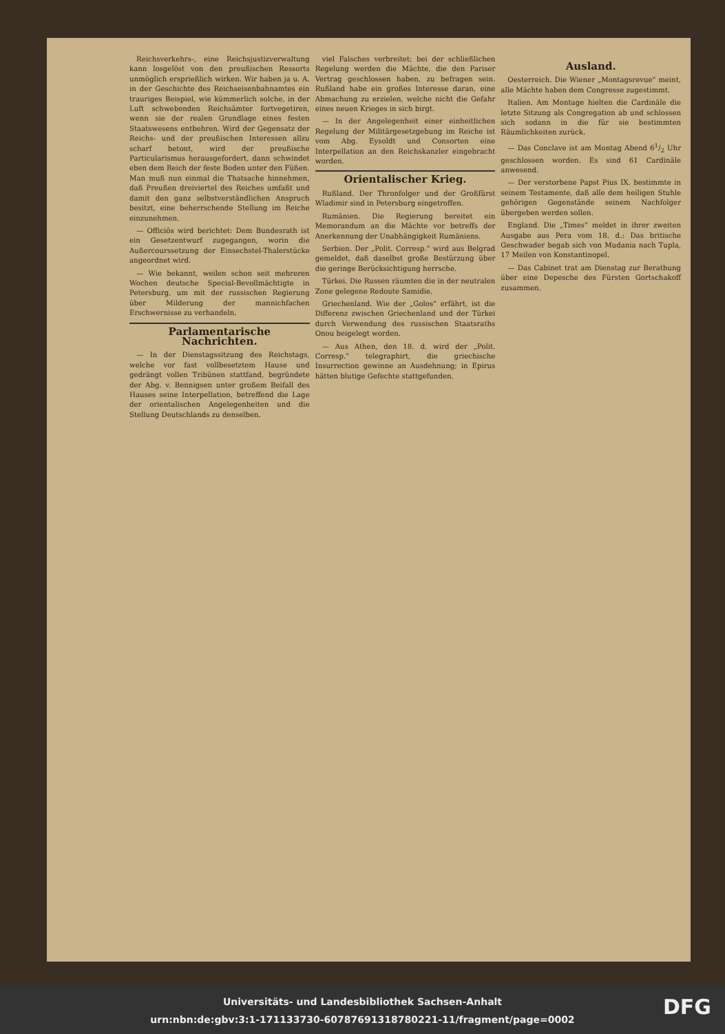Reichsverkehrs-, eine Reichsjustizverwaltung kann losgelöst von den preußischen Ressorts unmöglich ersprießlich wirken. Wir haben ja u. A. in der Geschichte des Reichseisenbahnamtes ein trauriges Beispiel, wie kümmerlich solche, in der Luft schwebenden Reichsämter fortvegetiren, wenn sie der realen Grundlage eines festen Staatswesens entbehren. Wird der Gegensatz der Reichs- und der preußischen Interessen allzu scharf betont, wird der preußische Particularismus herausgefordert, dann schwindet eben dem Reich der feste Boden unter den Füßen. Man muß nun einmal die Thatsache hinnehmen, daß Preußen dreiviertel des Reiches umfaßt und damit den ganz selbstverständlichen Anspruch besitzt, eine beherrschende Stellung im Reiche einzunehmen.
— Officiös wird berichtet: Dem Bundesrath ist ein Gesetzentwurf zugegangen, worin die Außercourssetzung der Einsechstel-Thalerstücke angeordnet wird.
— Wie bekannt, weilen schon seit mehreren Wochen deutsche Special-Bevollmächtigte in Petersburg, um mit der russischen Regierung über Milderung der mannichfachen Erschwernisse zu verhandeln.
Parlamentarische Nachrichten.
— In der Dienstagssitzung des Reichstags, welche vor fast vollbesetztem Hause und gedrängt vollen Tribünen stattfand, begründete der Abg. v. Bennigsen unter großem Beifall des Hauses seine Interpellation, betreffend die Lage der orientalischen Angelegenheiten und die Stellung Deutschlands zu denselben.
viel Falsches verbreitet; bei der schließlichen Regelung werden die Mächte, die den Pariser Vertrag geschlossen haben, zu befragen sein. Rußland habe ein großes Interesse daran, eine Abmachung zu erzielen, welche nicht die Gefahr eines neuen Krieges in sich birgt.
— In der Angelegenheit einer einheitlichen Regelung der Militärgesetzgebung im Reiche ist vom Abg. Eysoldt und Consorten eine Interpellation an den Reichskanzler eingebracht worden.
Orientalischer Krieg.
Rußland. Der Thronfolger und der Großfürst Wladimir sind in Petersburg eingetroffen.
Rumänien. Die Regierung bereitet ein Memorandum an die Mächte vor betreffs der Anerkennung der Unabhängigkeit Rumäniens.
Serbien. Der „Polit. Corresp." wird aus Belgrad gemeldet, daß daselbst große Bestürzung über die geringe Berücksichtigung herrsche.
Türkei. Die Russen räumten die in der neutralen Zone gelegene Redoute Samidie.
Griechenland. Wie der „Golos" erfährt, ist die Differenz zwischen Griechenland und der Türkei durch Verwendung des russischen Staatsraths Onou beigelegt worden.
— Aus Athen, den 18. d. wird der „Polit. Corresp." telegraphirt, die griechische Insurrection gewinne an Ausdehnung; in Epirus hätten blutige Gefechte stattgefunden.
Ausland.
Oesterreich. Die Wiener „Montagsrevue" meint, alle Mächte haben dem Congresse zugestimmt.
Italien. Am Montage hielten die Cardinäle die letzte Sitzung als Congregation ab und schlossen sich sodann in die für sie bestimmten Räumlichkeiten zurück.
— Das Conclave ist am Montag Abend 61/2 Uhr geschlossen worden. Es sind 61 Cardinäle anwesend.
— Der verstorbene Papst Pius IX. bestimmte in seinem Testamente, daß alle dem heiligen Stuhle gehörigen Gegenstände seinem Nachfolger übergeben werden sollen.
England. Die „Times" meldet in ihrer zweiten Ausgabe aus Pera vom 18. d.: Das britische Geschwader begab sich von Mudania nach Tupla, 17 Meilen von Konstantinopel.
— Das Cabinet trat am Dienstag zur Berathung über eine Depesche des Fürsten Gortschakoff zusammen.
Universitäts- und Landesbibliothek Sachsen-Anhalt
urn:nbn:de:gbv:3:1-171133730-60787691318780221-11/fragment/page=0002
DFG